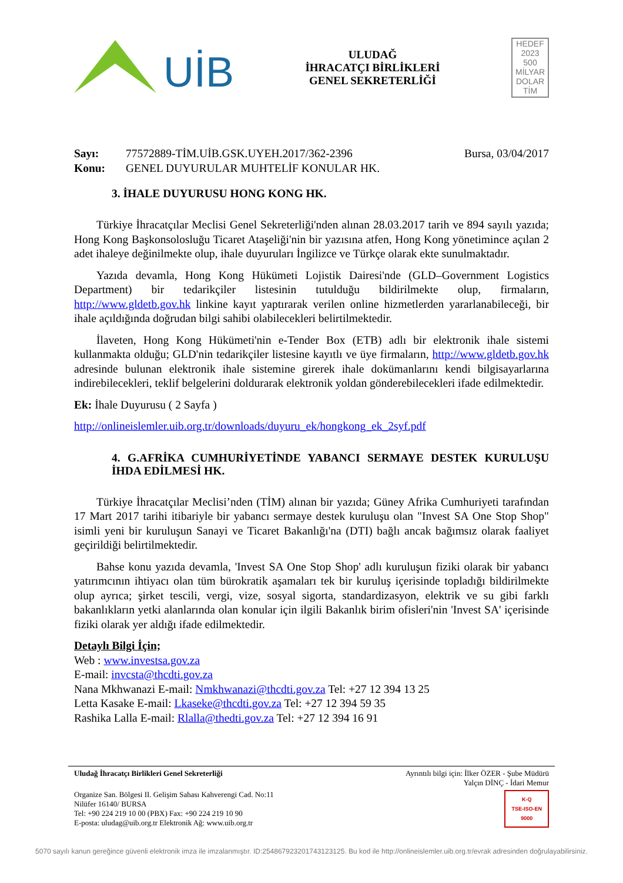UİB
ULUDAĞ
İHRACATÇI BİRLİKLERİ
GENEL SEKRETERLİĞİ
HEDEF
2023
500
MİLYAR
DOLAR
TİM
Sayı:
Konu:
77572889-TİM.UİB.GSK.UYEH.2017/362-2396
GENEL DUYURULAR MUHTELİF KONULAR HK.
Bursa, 03/04/2017
3. İHALE DUYURUSU HONG KONG HK.
Türkiye İhracatçılar Meclisi Genel Sekreterliği'nden alınan 28.03.2017 tarih ve 894 sayılı yazıda; Hong Kong Başkonsolosluğu Ticaret Ataşeliği'nin bir yazısına atfen, Hong Kong yönetimince açılan 2 adet ihaleye değinilmekte olup, ihale duyuruları İngilizce ve Türkçe olarak ekte sunulmaktadır.
Yazıda devamla, Hong Kong Hükümeti Lojistik Dairesi'nde (GLD–Government Logistics Department) bir tedarikçiler listesinin tutulduğu bildirilmekte olup, firmaların, http://www.gldetb.gov.hk linkine kayıt yaptırarak verilen online hizmetlerden yararlanabileceği, bir ihale açıldığında doğrudan bilgi sahibi olabilecekleri belirtilmektedir.
İlaveten, Hong Kong Hükümeti'nin e-Tender Box (ETB) adlı bir elektronik ihale sistemi kullanmakta olduğu; GLD'nin tedarikçiler listesine kayıtlı ve üye firmaların, http://www.gldetb.gov.hk adresinde bulunan elektronik ihale sistemine girerek ihale dokümanlarını kendi bilgisayarlarına indirebilecekleri, teklif belgelerini doldurarak elektronik yoldan gönderebilecekleri ifade edilmektedir.
Ek: İhale Duyurusu ( 2 Sayfa )
http://onlineislemler.uib.org.tr/downloads/duyuru_ek/hongkong_ek_2syf.pdf
4. G.AFRİKA CUMHURİYETİNDE YABANCI SERMAYE DESTEK KURULUŞU İHDA EDİLMESİ HK.
Türkiye İhracatçılar Meclisi’nden (TİM) alınan bir yazıda; Güney Afrika Cumhuriyeti tarafından 17 Mart 2017 tarihi itibariyle bir yabancı sermaye destek kuruluşu olan "Invest SA One Stop Shop" isimli yeni bir kuruluşun Sanayi ve Ticaret Bakanlığı'na (DTI) bağlı ancak bağımsız olarak faaliyet geçirildiği belirtilmektedir.
Bahse konu yazıda devamla, 'Invest SA One Stop Shop' adlı kuruluşun fiziki olarak bir yabancı yatırımcının ihtiyacı olan tüm bürokratik aşamaları tek bir kuruluş içerisinde topladığı bildirilmekte olup ayrıca; şirket tescili, vergi, vize, sosyal sigorta, standardizasyon, elektrik ve su gibi farklı bakanlıkların yetki alanlarında olan konular için ilgili Bakanlık birim ofisleri'nin 'Invest SA' içerisinde fiziki olarak yer aldığı ifade edilmektedir.
Detaylı Bilgi İçin;
Web : www.investsa.gov.za
E-mail: invcsta@thcdti.gov.za
Nana Mkhwanazi E-mail: Nmkhwanazi@thcdti.gov.za Tel: +27 12 394 13 25
Letta Kasake E-mail: Lkaseke@thcdti.gov.za Tel: +27 12 394 59 35
Rashika Lalla E-mail: Rlalla@thedti.gov.za Tel: +27 12 394 16 91
Uludağ İhracatçı Birlikleri Genel Sekreterliği Ayrıntılı bilgi için: İlker ÖZER - Şube Müdürü
Yalçın DİNÇ - İdari Memur
Organize San. Bölgesi II. Gelişim Sahası Kahverengi Cad. No:11
Nilüfer 16140/ BURSA
Tel: +90 224 219 10 00 (PBX) Fax: +90 224 219 10 90
E-posta: uludag@uib.org.tr Elektronik Ağ: www.uib.org.tr
K-Q
TSE-ISO-EN
9000
5070 sayılı kanun gereğince güvenli elektronik imza ile imzalanmıştır. ID:254867923201743123125. Bu kod ile http://onlineislemler.uib.org.tr/evrak adresinden doğrulayabilirsiniz.